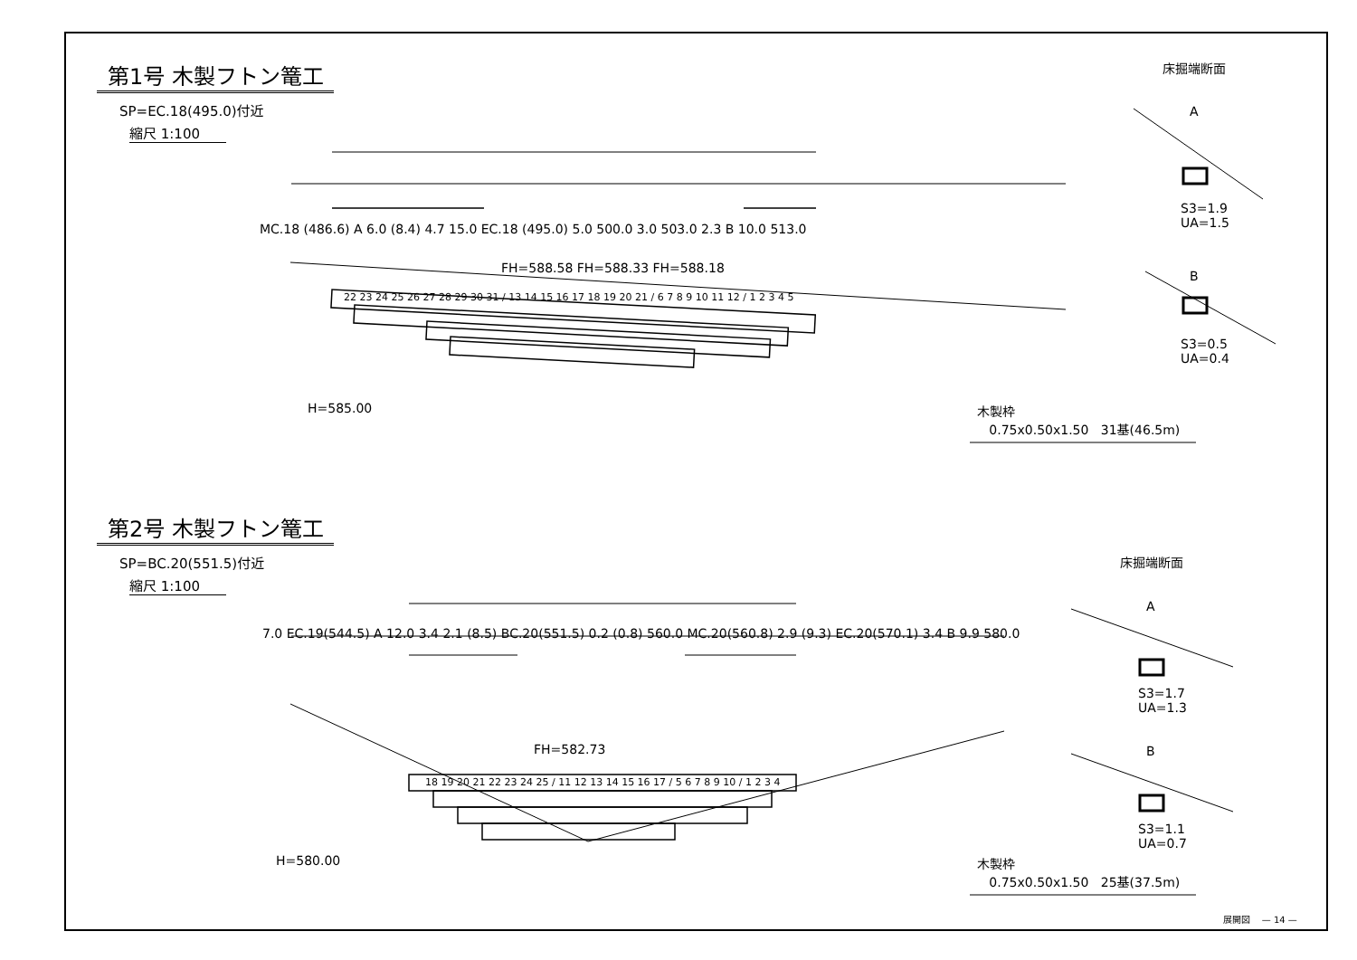第1号 木製フトン篭工
SP=EC.18(495.0)付近
縮尺 1:100
第2号 木製フトン篭工
SP=BC.20(551.5)付近
縮尺 1:100
MC.18 (486.6) A 6.0 (8.4) 4.7 15.0 EC.18 (495.0) 5.0 500.0 3.0 503.0 2.3 B 10.0 513.0
FH=588.58 FH=588.33 FH=588.18
22 23 24 25 26 27 28 29 30 31 / 13 14 15 16 17 18 19 20 21 / 6 7 8 9 10 11 12 / 1 2 3 4 5
H=585.00
床掘端断面
A
S3=1.9
UA=1.5
B
S3=0.5
UA=0.4
木製枠
0.75x0.50x1.50 31基(46.5m)
7.0 EC.19(544.5) A 12.0 3.4 2.1 (8.5) BC.20(551.5) 0.2 (0.8) 560.0 MC.20(560.8) 2.9 (9.3) EC.20(570.1) 3.4 B 9.9 580.0
FH=582.73
18 19 20 21 22 23 24 25 / 11 12 13 14 15 16 17 / 5 6 7 8 9 10 / 1 2 3 4
H=580.00
床掘端断面
A
S3=1.7
UA=1.3
B
S3=1.1
UA=0.7
木製枠
0.75x0.50x1.50 25基(37.5m)
展開図 — 14 —